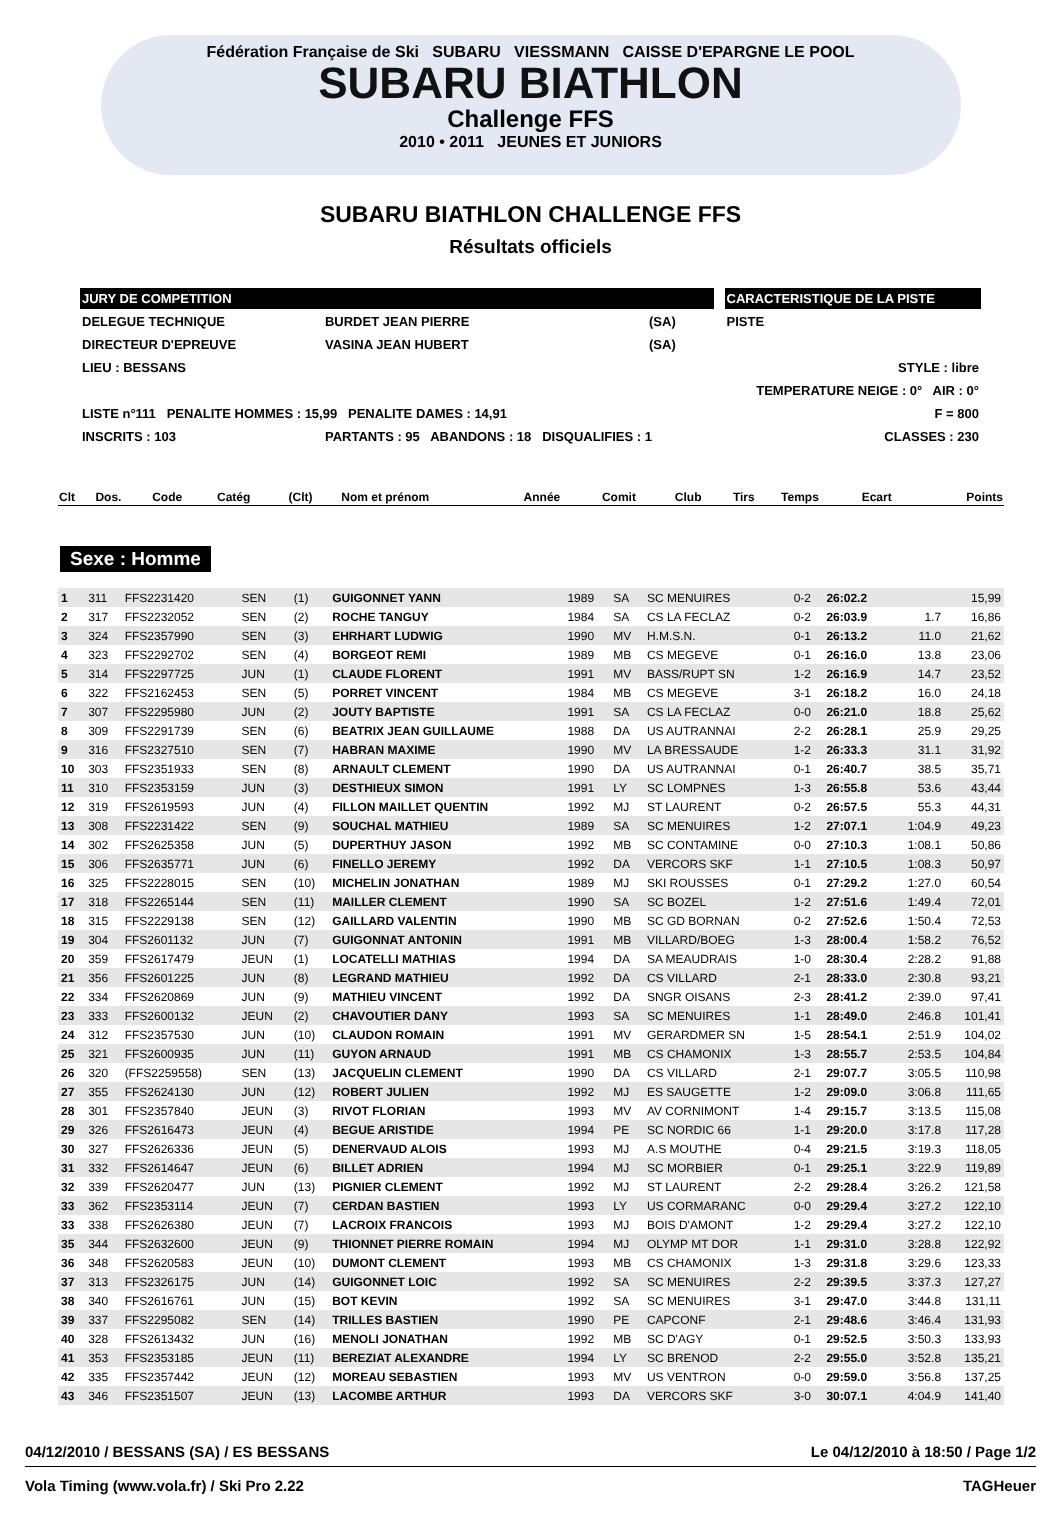Fédération Française de Ski SUBARU VIESSMANN CAISSE D'EPARGNE LE POOL
SUBARU BIATHLON
Challenge FFS
2010 • 2011 JEUNES ET JUNIORS
SUBARU BIATHLON CHALLENGE FFS
Résultats officiels
| JURY DE COMPETITION | | | | CARACTERISTIQUE DE LA PISTE | |
| DELEGUE TECHNIQUE | BURDET JEAN PIERRE | (SA) | | PISTE | |
| DIRECTEUR D'EPREUVE | VASINA JEAN HUBERT | (SA) | | | |
| LIEU : BESSANS | | | | | STYLE : libre |
| TEMPERATURE NEIGE : 0° AIR : 0° | | | | | |
| LISTE n°111 PENALITE HOMMES : 15,99 PENALITE DAMES : 14,91 | | | F = 800 | | |
| INSCRITS : 103 | PARTANTS : 95 ABANDONS : 18 DISQUALIFIES : 1 | | | CLASSES : 230 | |
| Clt | Dos. | Code | Catég | (Clt) | Nom et prénom | Année | Comit | Club | Tirs | Temps | Ecart | Points |
Sexe : Homme
| 1 | 311 | FFS2231420 | SEN | (1) | GUIGONNET YANN | 1989 | SA | SC MENUIRES | 0-2 | 26:02.2 | | 15,99 |
| 2 | 317 | FFS2232052 | SEN | (2) | ROCHE TANGUY | 1984 | SA | CS LA FECLAZ | 0-2 | 26:03.9 | 1.7 | 16,86 |
| 3 | 324 | FFS2357990 | SEN | (3) | EHRHART LUDWIG | 1990 | MV | H.M.S.N. | 0-1 | 26:13.2 | 11.0 | 21,62 |
| 4 | 323 | FFS2292702 | SEN | (4) | BORGEOT REMI | 1989 | MB | CS MEGEVE | 0-1 | 26:16.0 | 13.8 | 23,06 |
| 5 | 314 | FFS2297725 | JUN | (1) | CLAUDE FLORENT | 1991 | MV | BASS/RUPT SN | 1-2 | 26:16.9 | 14.7 | 23,52 |
| 6 | 322 | FFS2162453 | SEN | (5) | PORRET VINCENT | 1984 | MB | CS MEGEVE | 3-1 | 26:18.2 | 16.0 | 24,18 |
| 7 | 307 | FFS2295980 | JUN | (2) | JOUTY BAPTISTE | 1991 | SA | CS LA FECLAZ | 0-0 | 26:21.0 | 18.8 | 25,62 |
| 8 | 309 | FFS2291739 | SEN | (6) | BEATRIX JEAN GUILLAUME | 1988 | DA | US AUTRANNAI | 2-2 | 26:28.1 | 25.9 | 29,25 |
| 9 | 316 | FFS2327510 | SEN | (7) | HABRAN MAXIME | 1990 | MV | LA BRESSAUDE | 1-2 | 26:33.3 | 31.1 | 31,92 |
| 10 | 303 | FFS2351933 | SEN | (8) | ARNAULT CLEMENT | 1990 | DA | US AUTRANNAI | 0-1 | 26:40.7 | 38.5 | 35,71 |
| 11 | 310 | FFS2353159 | JUN | (3) | DESTHIEUX SIMON | 1991 | LY | SC LOMPNES | 1-3 | 26:55.8 | 53.6 | 43,44 |
| 12 | 319 | FFS2619593 | JUN | (4) | FILLON MAILLET QUENTIN | 1992 | MJ | ST LAURENT | 0-2 | 26:57.5 | 55.3 | 44,31 |
| 13 | 308 | FFS2231422 | SEN | (9) | SOUCHAL MATHIEU | 1989 | SA | SC MENUIRES | 1-2 | 27:07.1 | 1:04.9 | 49,23 |
| 14 | 302 | FFS2625358 | JUN | (5) | DUPERTHUY JASON | 1992 | MB | SC CONTAMINE | 0-0 | 27:10.3 | 1:08.1 | 50,86 |
| 15 | 306 | FFS2635771 | JUN | (6) | FINELLO JEREMY | 1992 | DA | VERCORS SKF | 1-1 | 27:10.5 | 1:08.3 | 50,97 |
| 16 | 325 | FFS2228015 | SEN | (10) | MICHELIN JONATHAN | 1989 | MJ | SKI ROUSSES | 0-1 | 27:29.2 | 1:27.0 | 60,54 |
| 17 | 318 | FFS2265144 | SEN | (11) | MAILLER CLEMENT | 1990 | SA | SC BOZEL | 1-2 | 27:51.6 | 1:49.4 | 72,01 |
| 18 | 315 | FFS2229138 | SEN | (12) | GAILLARD VALENTIN | 1990 | MB | SC GD BORNAN | 0-2 | 27:52.6 | 1:50.4 | 72,53 |
| 19 | 304 | FFS2601132 | JUN | (7) | GUIGONNAT ANTONIN | 1991 | MB | VILLARD/BOEG | 1-3 | 28:00.4 | 1:58.2 | 76,52 |
| 20 | 359 | FFS2617479 | JEUN | (1) | LOCATELLI MATHIAS | 1994 | DA | SA MEAUDRAIS | 1-0 | 28:30.4 | 2:28.2 | 91,88 |
| 21 | 356 | FFS2601225 | JUN | (8) | LEGRAND MATHIEU | 1992 | DA | CS VILLARD | 2-1 | 28:33.0 | 2:30.8 | 93,21 |
| 22 | 334 | FFS2620869 | JUN | (9) | MATHIEU VINCENT | 1992 | DA | SNGR OISANS | 2-3 | 28:41.2 | 2:39.0 | 97,41 |
| 23 | 333 | FFS2600132 | JEUN | (2) | CHAVOUTIER DANY | 1993 | SA | SC MENUIRES | 1-1 | 28:49.0 | 2:46.8 | 101,41 |
| 24 | 312 | FFS2357530 | JUN | (10) | CLAUDON ROMAIN | 1991 | MV | GERARDMER SN | 1-5 | 28:54.1 | 2:51.9 | 104,02 |
| 25 | 321 | FFS2600935 | JUN | (11) | GUYON ARNAUD | 1991 | MB | CS CHAMONIX | 1-3 | 28:55.7 | 2:53.5 | 104,84 |
| 26 | 320 | (FFS2259558) | SEN | (13) | JACQUELIN CLEMENT | 1990 | DA | CS VILLARD | 2-1 | 29:07.7 | 3:05.5 | 110,98 |
| 27 | 355 | FFS2624130 | JUN | (12) | ROBERT JULIEN | 1992 | MJ | ES SAUGETTE | 1-2 | 29:09.0 | 3:06.8 | 111,65 |
| 28 | 301 | FFS2357840 | JEUN | (3) | RIVOT FLORIAN | 1993 | MV | AV CORNIMONT | 1-4 | 29:15.7 | 3:13.5 | 115,08 |
| 29 | 326 | FFS2616473 | JEUN | (4) | BEGUE ARISTIDE | 1994 | PE | SC NORDIC 66 | 1-1 | 29:20.0 | 3:17.8 | 117,28 |
| 30 | 327 | FFS2626336 | JEUN | (5) | DENERVAUD ALOIS | 1993 | MJ | A.S MOUTHE | 0-4 | 29:21.5 | 3:19.3 | 118,05 |
| 31 | 332 | FFS2614647 | JEUN | (6) | BILLET ADRIEN | 1994 | MJ | SC MORBIER | 0-1 | 29:25.1 | 3:22.9 | 119,89 |
| 32 | 339 | FFS2620477 | JUN | (13) | PIGNIER CLEMENT | 1992 | MJ | ST LAURENT | 2-2 | 29:28.4 | 3:26.2 | 121,58 |
| 33 | 362 | FFS2353114 | JEUN | (7) | CERDAN BASTIEN | 1993 | LY | US CORMARANC | 0-0 | 29:29.4 | 3:27.2 | 122,10 |
| 33 | 338 | FFS2626380 | JEUN | (7) | LACROIX FRANCOIS | 1993 | MJ | BOIS D'AMONT | 1-2 | 29:29.4 | 3:27.2 | 122,10 |
| 35 | 344 | FFS2632600 | JEUN | (9) | THIONNET PIERRE ROMAIN | 1994 | MJ | OLYMP MT DOR | 1-1 | 29:31.0 | 3:28.8 | 122,92 |
| 36 | 348 | FFS2620583 | JEUN | (10) | DUMONT CLEMENT | 1993 | MB | CS CHAMONIX | 1-3 | 29:31.8 | 3:29.6 | 123,33 |
| 37 | 313 | FFS2326175 | JUN | (14) | GUIGONNET LOIC | 1992 | SA | SC MENUIRES | 2-2 | 29:39.5 | 3:37.3 | 127,27 |
| 38 | 340 | FFS2616761 | JUN | (15) | BOT KEVIN | 1992 | SA | SC MENUIRES | 3-1 | 29:47.0 | 3:44.8 | 131,11 |
| 39 | 337 | FFS2295082 | SEN | (14) | TRILLES BASTIEN | 1990 | PE | CAPCONF | 2-1 | 29:48.6 | 3:46.4 | 131,93 |
| 40 | 328 | FFS2613432 | JUN | (16) | MENOLI JONATHAN | 1992 | MB | SC D'AGY | 0-1 | 29:52.5 | 3:50.3 | 133,93 |
| 41 | 353 | FFS2353185 | JEUN | (11) | BEREZIAT ALEXANDRE | 1994 | LY | SC BRENOD | 2-2 | 29:55.0 | 3:52.8 | 135,21 |
| 42 | 335 | FFS2357442 | JEUN | (12) | MOREAU SEBASTIEN | 1993 | MV | US VENTRON | 0-0 | 29:59.0 | 3:56.8 | 137,25 |
| 43 | 346 | FFS2351507 | JEUN | (13) | LACOMBE ARTHUR | 1993 | DA | VERCORS SKF | 3-0 | 30:07.1 | 4:04.9 | 141,40 |
04/12/2010 / BESSANS (SA) / ES BESSANS Le 04/12/2010 à 18:50 / Page 1/2
Vola Timing (www.vola.fr) / Ski Pro 2.22 TAGHeuer